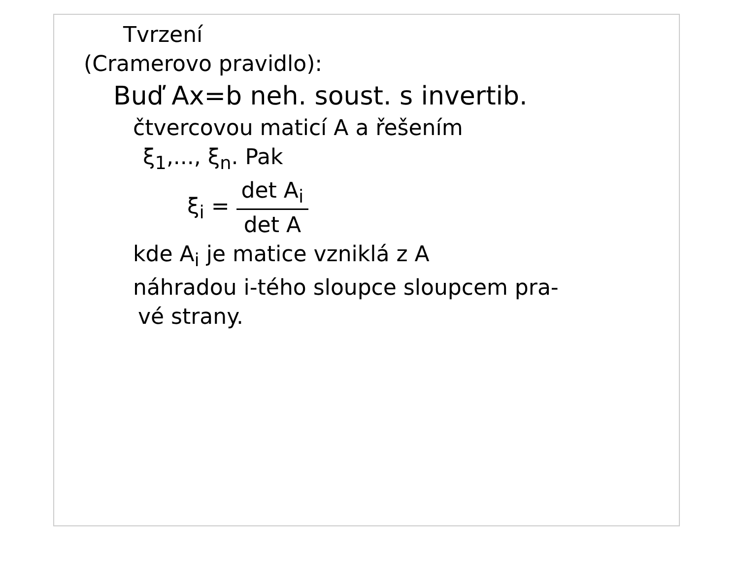Tvrzení
(Cramerovo pravidlo):
Buď Ax=b neh. soust. s invertib.
čtvercovou maticí A a řešením
ξ<sub>1</sub>,..., ξ<sub>n</sub>. Pak
ξ<sub>i</sub> = det A<sub>i</sub> det A
kde A<sub>i</sub> je matice vzniklá z A
náhradou i-tého sloupce sloupcem pra-
vé strany.